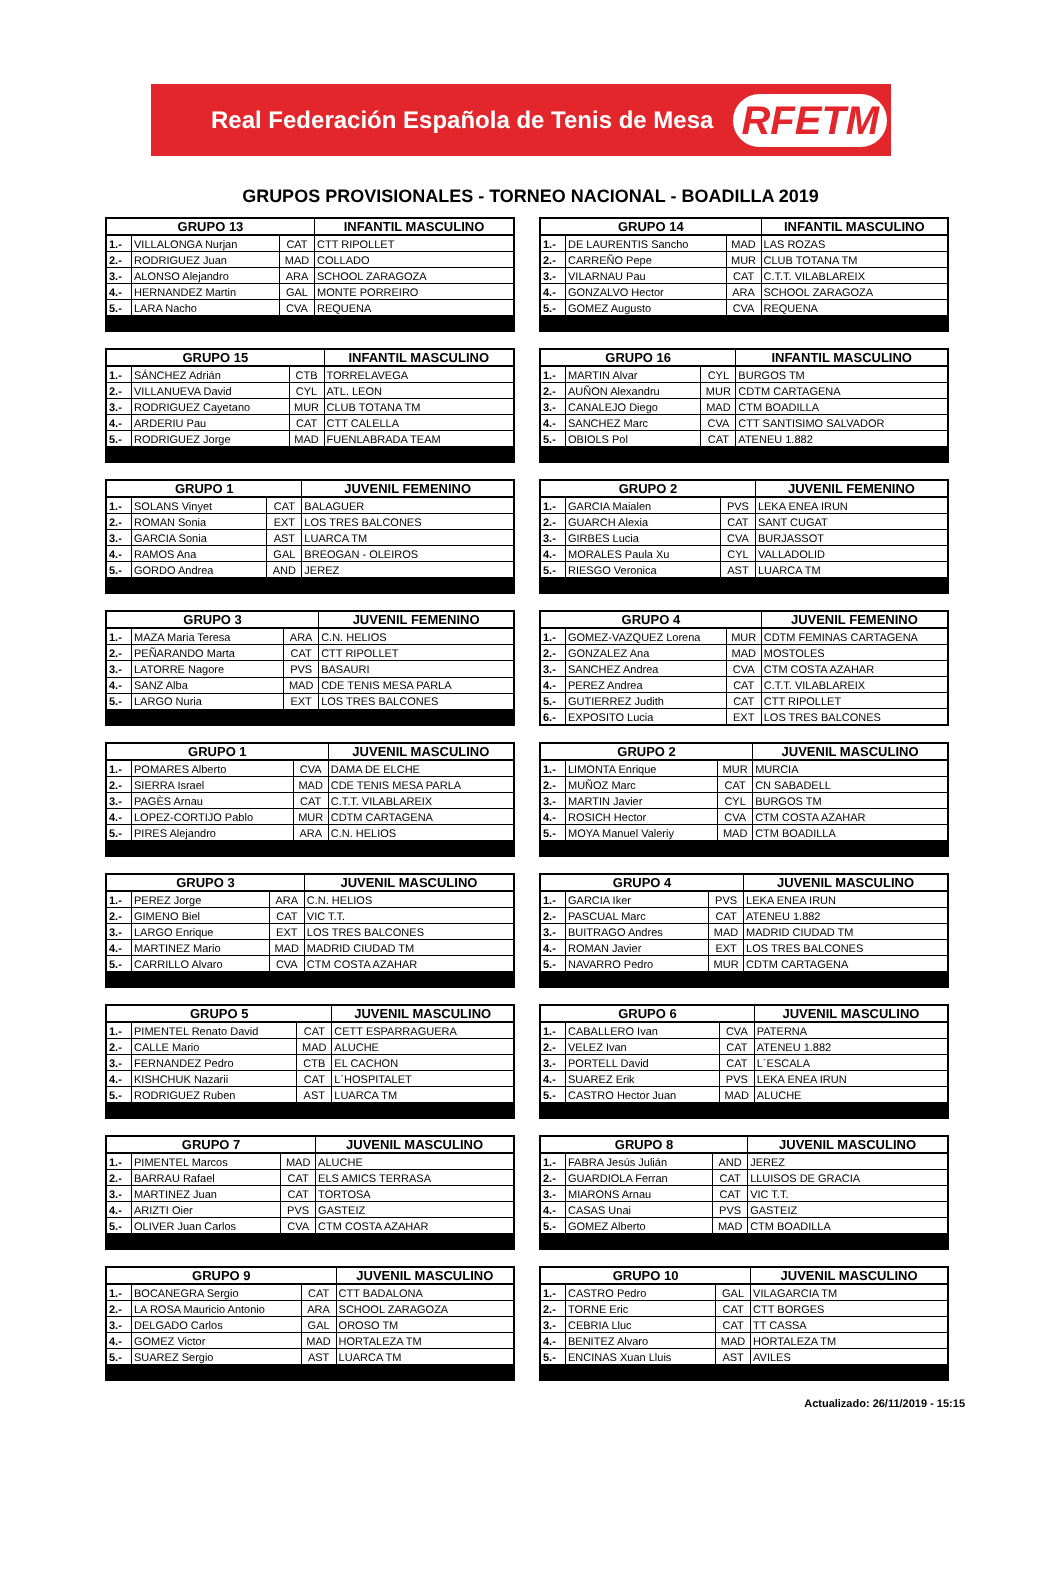Real Federación Española de Tenis de Mesa RFETM
GRUPOS PROVISIONALES - TORNEO NACIONAL - BOADILLA 2019
| GRUPO 13 | | | INFANTIL MASCULINO |
| --- | --- | --- | --- |
| 1.- | VILLALONGA Nurjan | CAT | CTT RIPOLLET |
| 2.- | RODRIGUEZ Juan | MAD | COLLADO |
| 3.- | ALONSO Alejandro | ARA | SCHOOL ZARAGOZA |
| 4.- | HERNANDEZ Martin | GAL | MONTE PORREIRO |
| 5.- | LARA Nacho | CVA | REQUENA |
| GRUPO 14 | | | INFANTIL MASCULINO |
| --- | --- | --- | --- |
| 1.- | DE LAURENTIS Sancho | MAD | LAS ROZAS |
| 2.- | CARREÑO Pepe | MUR | CLUB TOTANA TM |
| 3.- | VILARNAU Pau | CAT | C.T.T. VILABLAREIX |
| 4.- | GONZALVO Hector | ARA | SCHOOL ZARAGOZA |
| 5.- | GOMEZ Augusto | CVA | REQUENA |
| GRUPO 15 | | | INFANTIL MASCULINO |
| --- | --- | --- | --- |
| 1.- | SÁNCHEZ Adrián | CTB | TORRELAVEGA |
| 2.- | VILLANUEVA David | CYL | ATL. LEON |
| 3.- | RODRIGUEZ Cayetano | MUR | CLUB TOTANA TM |
| 4.- | ARDERIU Pau | CAT | CTT CALELLA |
| 5.- | RODRIGUEZ Jorge | MAD | FUENLABRADA TEAM |
| GRUPO 16 | | | INFANTIL MASCULINO |
| --- | --- | --- | --- |
| 1.- | MARTIN Alvar | CYL | BURGOS TM |
| 2.- | AUÑON Alexandru | MUR | CDTM CARTAGENA |
| 3.- | CANALEJO Diego | MAD | CTM BOADILLA |
| 4.- | SANCHEZ Marc | CVA | CTT SANTISIMO SALVADOR |
| 5.- | OBIOLS Pol | CAT | ATENEU 1.882 |
| GRUPO 1 | | | JUVENIL FEMENINO |
| --- | --- | --- | --- |
| 1.- | SOLANS Vinyet | CAT | BALAGUER |
| 2.- | ROMAN Sonia | EXT | LOS TRES BALCONES |
| 3.- | GARCIA Sonia | AST | LUARCA TM |
| 4.- | RAMOS Ana | GAL | BREOGAN - OLEIROS |
| 5.- | GORDO Andrea | AND | JEREZ |
| GRUPO 2 | | | JUVENIL FEMENINO |
| --- | --- | --- | --- |
| 1.- | GARCIA Maialen | PVS | LEKA ENEA IRUN |
| 2.- | GUARCH Alexia | CAT | SANT CUGAT |
| 3.- | GIRBES Lucia | CVA | BURJASSOT |
| 4.- | MORALES Paula Xu | CYL | VALLADOLID |
| 5.- | RIESGO Veronica | AST | LUARCA TM |
| GRUPO 3 | | | JUVENIL FEMENINO |
| --- | --- | --- | --- |
| 1.- | MAZA Maria Teresa | ARA | C.N. HELIOS |
| 2.- | PEÑARANDO Marta | CAT | CTT RIPOLLET |
| 3.- | LATORRE Nagore | PVS | BASAURI |
| 4.- | SANZ Alba | MAD | CDE TENIS MESA PARLA |
| 5.- | LARGO Nuria | EXT | LOS TRES BALCONES |
| GRUPO 4 | | | JUVENIL FEMENINO |
| --- | --- | --- | --- |
| 1.- | GOMEZ-VAZQUEZ Lorena | MUR | CDTM FEMINAS CARTAGENA |
| 2.- | GONZALEZ Ana | MAD | MOSTOLES |
| 3.- | SANCHEZ Andrea | CVA | CTM COSTA AZAHAR |
| 4.- | PEREZ Andrea | CAT | C.T.T. VILABLAREIX |
| 5.- | GUTIERREZ Judith | CAT | CTT RIPOLLET |
| 6.- | EXPOSITO Lucia | EXT | LOS TRES BALCONES |
| GRUPO 1 | | | JUVENIL MASCULINO |
| --- | --- | --- | --- |
| 1.- | POMARES Alberto | CVA | DAMA DE ELCHE |
| 2.- | SIERRA Israel | MAD | CDE TENIS MESA PARLA |
| 3.- | PAGÈS Arnau | CAT | C.T.T. VILABLAREIX |
| 4.- | LOPEZ-CORTIJO Pablo | MUR | CDTM CARTAGENA |
| 5.- | PIRES Alejandro | ARA | C.N. HELIOS |
| GRUPO 2 | | | JUVENIL MASCULINO |
| --- | --- | --- | --- |
| 1.- | LIMONTA Enrique | MUR | MURCIA |
| 2.- | MUÑOZ Marc | CAT | CN SABADELL |
| 3.- | MARTIN Javier | CYL | BURGOS TM |
| 4.- | ROSICH Hector | CVA | CTM COSTA AZAHAR |
| 5.- | MOYA Manuel Valeriy | MAD | CTM BOADILLA |
| GRUPO 3 | | | JUVENIL MASCULINO |
| --- | --- | --- | --- |
| 1.- | PEREZ Jorge | ARA | C.N. HELIOS |
| 2.- | GIMENO Biel | CAT | VIC T.T. |
| 3.- | LARGO Enrique | EXT | LOS TRES BALCONES |
| 4.- | MARTINEZ Mario | MAD | MADRID CIUDAD TM |
| 5.- | CARRILLO Alvaro | CVA | CTM COSTA AZAHAR |
| GRUPO 4 | | | JUVENIL MASCULINO |
| --- | --- | --- | --- |
| 1.- | GARCIA Iker | PVS | LEKA ENEA IRUN |
| 2.- | PASCUAL Marc | CAT | ATENEU 1.882 |
| 3.- | BUITRAGO Andres | MAD | MADRID CIUDAD TM |
| 4.- | ROMAN Javier | EXT | LOS TRES BALCONES |
| 5.- | NAVARRO Pedro | MUR | CDTM CARTAGENA |
| GRUPO 5 | | | JUVENIL MASCULINO |
| --- | --- | --- | --- |
| 1.- | PIMENTEL Renato David | CAT | CETT ESPARRAGUERA |
| 2.- | CALLE Mario | MAD | ALUCHE |
| 3.- | FERNANDEZ Pedro | CTB | EL CACHON |
| 4.- | KISHCHUK Nazarii | CAT | L´HOSPITALET |
| 5.- | RODRIGUEZ Ruben | AST | LUARCA TM |
| GRUPO 6 | | | JUVENIL MASCULINO |
| --- | --- | --- | --- |
| 1.- | CABALLERO Ivan | CVA | PATERNA |
| 2.- | VELEZ Ivan | CAT | ATENEU 1.882 |
| 3.- | PORTELL David | CAT | L´ESCALA |
| 4.- | SUAREZ Erik | PVS | LEKA ENEA IRUN |
| 5.- | CASTRO Hector Juan | MAD | ALUCHE |
| GRUPO 7 | | | JUVENIL MASCULINO |
| --- | --- | --- | --- |
| 1.- | PIMENTEL Marcos | MAD | ALUCHE |
| 2.- | BARRAU Rafael | CAT | ELS AMICS TERRASA |
| 3.- | MARTINEZ Juan | CAT | TORTOSA |
| 4.- | ARIZTI Oier | PVS | GASTEIZ |
| 5.- | OLIVER Juan Carlos | CVA | CTM COSTA AZAHAR |
| GRUPO 8 | | | JUVENIL MASCULINO |
| --- | --- | --- | --- |
| 1.- | FABRA Jesús Julián | AND | JEREZ |
| 2.- | GUARDIOLA Ferran | CAT | LLUISOS DE GRACIA |
| 3.- | MIARONS Arnau | CAT | VIC T.T. |
| 4.- | CASAS Unai | PVS | GASTEIZ |
| 5.- | GOMEZ Alberto | MAD | CTM BOADILLA |
| GRUPO 9 | | | JUVENIL MASCULINO |
| --- | --- | --- | --- |
| 1.- | BOCANEGRA Sergio | CAT | CTT BADALONA |
| 2.- | LA ROSA Mauricio Antonio | ARA | SCHOOL ZARAGOZA |
| 3.- | DELGADO Carlos | GAL | OROSO TM |
| 4.- | GOMEZ Victor | MAD | HORTALEZA TM |
| 5.- | SUAREZ Sergio | AST | LUARCA TM |
| GRUPO 10 | | | JUVENIL MASCULINO |
| --- | --- | --- | --- |
| 1.- | CASTRO Pedro | GAL | VILAGARCIA TM |
| 2.- | TORNE Eric | CAT | CTT BORGES |
| 3.- | CEBRIA Lluc | CAT | TT CASSA |
| 4.- | BENITEZ Alvaro | MAD | HORTALEZA TM |
| 5.- | ENCINAS Xuan Lluis | AST | AVILES |
Actualizado: 26/11/2019 - 15:15